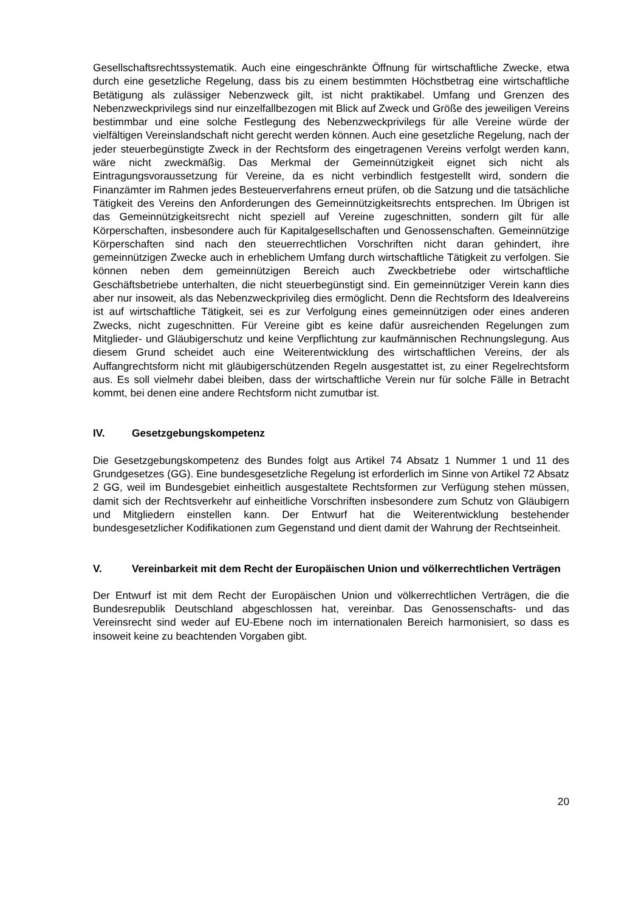Gesellschaftsrechtssystematik. Auch eine eingeschränkte Öffnung für wirtschaftliche Zwecke, etwa durch eine gesetzliche Regelung, dass bis zu einem bestimmten Höchstbetrag eine wirtschaftliche Betätigung als zulässiger Nebenzweck gilt, ist nicht praktikabel. Umfang und Grenzen des Nebenzweckprivilegs sind nur einzelfallbezogen mit Blick auf Zweck und Größe des jeweiligen Vereins bestimmbar und eine solche Festlegung des Nebenzweckprivilegs für alle Vereine würde der vielfältigen Vereinslandschaft nicht gerecht werden können. Auch eine gesetzliche Regelung, nach der jeder steuerbegünstigte Zweck in der Rechtsform des eingetragenen Vereins verfolgt werden kann, wäre nicht zweckmäßig. Das Merkmal der Gemeinnützigkeit eignet sich nicht als Eintragungsvoraussetzung für Vereine, da es nicht verbindlich festgestellt wird, sondern die Finanzämter im Rahmen jedes Besteuerverfahrens erneut prüfen, ob die Satzung und die tatsächliche Tätigkeit des Vereins den Anforderungen des Gemeinnützigkeitsrechts entsprechen. Im Übrigen ist das Gemeinnützigkeitsrecht nicht speziell auf Vereine zugeschnitten, sondern gilt für alle Körperschaften, insbesondere auch für Kapitalgesellschaften und Genossenschaften. Gemeinnützige Körperschaften sind nach den steuerrechtlichen Vorschriften nicht daran gehindert, ihre gemeinnützigen Zwecke auch in erheblichem Umfang durch wirtschaftliche Tätigkeit zu verfolgen. Sie können neben dem gemeinnützigen Bereich auch Zweckbetriebe oder wirtschaftliche Geschäftsbetriebe unterhalten, die nicht steuerbegünstigt sind. Ein gemeinnütziger Verein kann dies aber nur insoweit, als das Nebenzweckprivileg dies ermöglicht. Denn die Rechtsform des Idealvereins ist auf wirtschaftliche Tätigkeit, sei es zur Verfolgung eines gemeinnützigen oder eines anderen Zwecks, nicht zugeschnitten. Für Vereine gibt es keine dafür ausreichenden Regelungen zum Mitglieder- und Gläubigerschutz und keine Verpflichtung zur kaufmännischen Rechnungslegung. Aus diesem Grund scheidet auch eine Weiterentwicklung des wirtschaftlichen Vereins, der als Auffangrechtsform nicht mit gläubigerschützenden Regeln ausgestattet ist, zu einer Regelrechtsform aus. Es soll vielmehr dabei bleiben, dass der wirtschaftliche Verein nur für solche Fälle in Betracht kommt, bei denen eine andere Rechtsform nicht zumutbar ist.
IV. Gesetzgebungskompetenz
Die Gesetzgebungskompetenz des Bundes folgt aus Artikel 74 Absatz 1 Nummer 1 und 11 des Grundgesetzes (GG). Eine bundesgesetzliche Regelung ist erforderlich im Sinne von Artikel 72 Absatz 2 GG, weil im Bundesgebiet einheitlich ausgestaltete Rechtsformen zur Verfügung stehen müssen, damit sich der Rechtsverkehr auf einheitliche Vorschriften insbesondere zum Schutz von Gläubigern und Mitgliedern einstellen kann. Der Entwurf hat die Weiterentwicklung bestehender bundesgesetzlicher Kodifikationen zum Gegenstand und dient damit der Wahrung der Rechtseinheit.
V. Vereinbarkeit mit dem Recht der Europäischen Union und völkerrechtlichen Verträgen
Der Entwurf ist mit dem Recht der Europäischen Union und völkerrechtlichen Verträgen, die die Bundesrepublik Deutschland abgeschlossen hat, vereinbar. Das Genossenschafts- und das Vereinsrecht sind weder auf EU-Ebene noch im internationalen Bereich harmonisiert, so dass es insoweit keine zu beachtenden Vorgaben gibt.
20